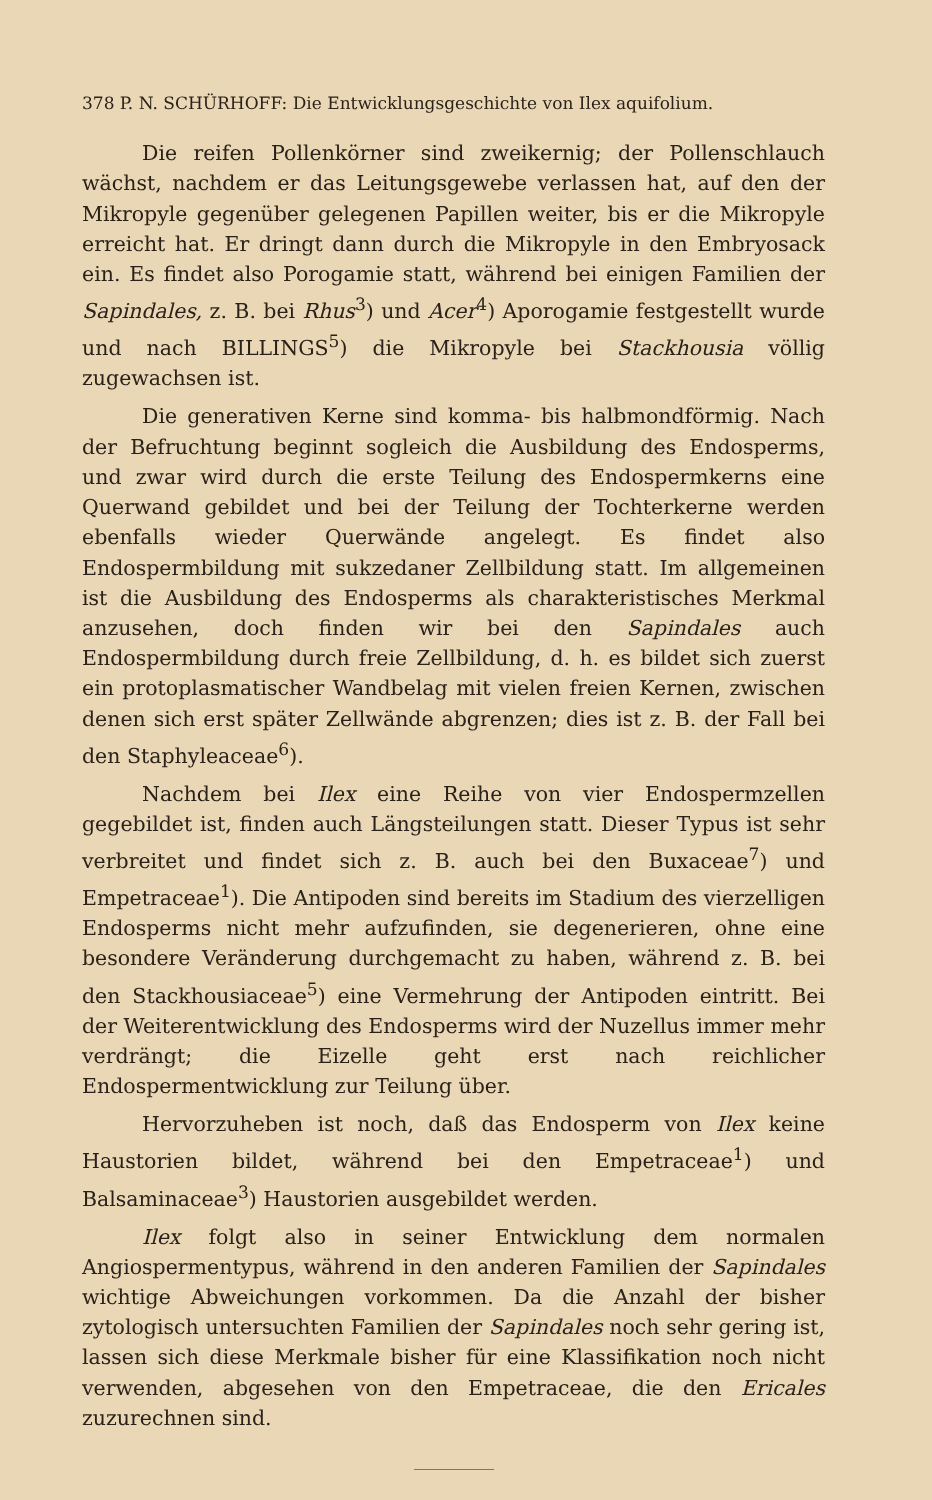378 P. N. SCHÜRHOFF: Die Entwicklungsgeschichte von Ilex aquifolium.
Die reifen Pollenkörner sind zweikernig; der Pollenschlauch wächst, nachdem er das Leitungsgewebe verlassen hat, auf den der Mikropyle gegenüber gelegenen Papillen weiter, bis er die Mikropyle erreicht hat. Er dringt dann durch die Mikropyle in den Embryosack ein. Es findet also Porogamie statt, während bei einigen Familien der Sapindales, z. B. bei Rhus<sup>3</sup>) und Acer<sup>4</sup>) Aporogamie festgestellt wurde und nach BILLINGS<sup>5</sup>) die Mikropyle bei Stackhousia völlig zugewachsen ist.
Die generativen Kerne sind komma- bis halbmondförmig. Nach der Befruchtung beginnt sogleich die Ausbildung des Endosperms, und zwar wird durch die erste Teilung des Endospermkerns eine Querwand gebildet und bei der Teilung der Tochterkerne werden ebenfalls wieder Querwände angelegt. Es findet also Endospermbildung mit sukzedaner Zellbildung statt. Im allgemeinen ist die Ausbildung des Endosperms als charakteristisches Merkmal anzusehen, doch finden wir bei den Sapindales auch Endospermbildung durch freie Zellbildung, d. h. es bildet sich zuerst ein protoplasmatischer Wandbelag mit vielen freien Kernen, zwischen denen sich erst später Zellwände abgrenzen; dies ist z. B. der Fall bei den Staphyleaceae<sup>6</sup>).
Nachdem bei Ilex eine Reihe von vier Endospermzellen gegebildet ist, finden auch Längsteilungen statt. Dieser Typus ist sehr verbreitet und findet sich z. B. auch bei den Buxaceae<sup>7</sup>) und Empetraceae<sup>1</sup>). Die Antipoden sind bereits im Stadium des vierzelligen Endosperms nicht mehr aufzufinden, sie degenerieren, ohne eine besondere Veränderung durchgemacht zu haben, während z. B. bei den Stackhousiaceae<sup>5</sup>) eine Vermehrung der Antipoden eintritt. Bei der Weiterentwicklung des Endosperms wird der Nuzellus immer mehr verdrängt; die Eizelle geht erst nach reichlicher Endospermentwicklung zur Teilung über.
Hervorzuheben ist noch, daß das Endosperm von Ilex keine Haustorien bildet, während bei den Empetraceae<sup>1</sup>) und Balsaminaceae<sup>3</sup>) Haustorien ausgebildet werden.
Ilex folgt also in seiner Entwicklung dem normalen Angiospermentypus, während in den anderen Familien der Sapindales wichtige Abweichungen vorkommen. Da die Anzahl der bisher zytologisch untersuchten Familien der Sapindales noch sehr gering ist, lassen sich diese Merkmale bisher für eine Klassifikation noch nicht verwenden, abgesehen von den Empetraceae, die den Ericales zuzurechnen sind.